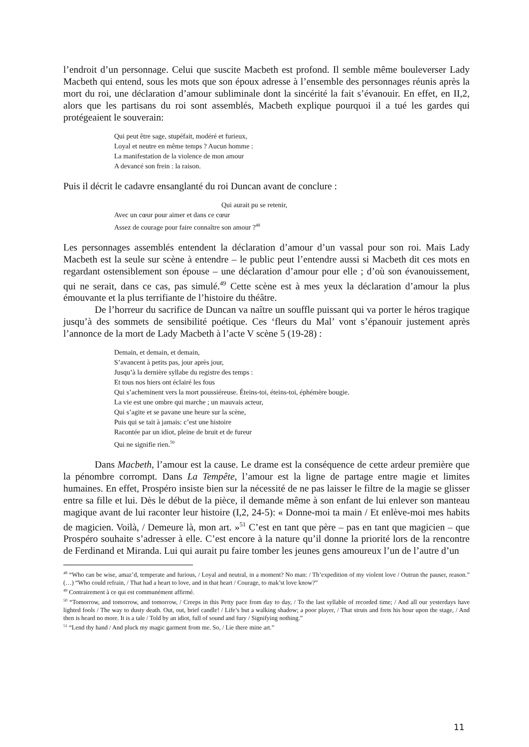l’endroit d’un personnage. Celui que suscite Macbeth est profond. Il semble même bouleverser Lady Macbeth qui entend, sous les mots que son époux adresse à l’ensemble des personnages réunis après la mort du roi, une déclaration d’amour subliminale dont la sincérité la fait s’évanouir. En effet, en II,2, alors que les partisans du roi sont assemblés, Macbeth explique pourquoi il a tué les gardes qui protégeaient le souverain:
Qui peut être sage, stupéfait, modéré et furieux,
Loyal et neutre en même temps ? Aucun homme :
La manifestation de la violence de mon amour
A devancé son frein : la raison.
Puis il décrit le cadavre ensanglanté du roi Duncan avant de conclure :
Qui aurait pu se retenir,
Avec un cœur pour aimer et dans ce cœur
Assez de courage pour faire connaître son amour ?<sup>48</sup>
Les personnages assemblés entendent la déclaration d’amour d’un vassal pour son roi. Mais Lady Macbeth est la seule sur scène à entendre – le public peut l’entendre aussi si Macbeth dit ces mots en regardant ostensiblement son épouse – une déclaration d’amour pour elle ; d’où son évanouissement, qui ne serait, dans ce cas, pas simulé.<sup>49</sup> Cette scène est à mes yeux la déclaration d’amour la plus émouvante et la plus terrifiante de l’histoire du théâtre.
De l’horreur du sacrifice de Duncan va naître un souffle puissant qui va porter le héros tragique jusqu’à des sommets de sensibilité poétique. Ces ‘fleurs du Mal’ vont s’épanouir justement après l’annonce de la mort de Lady Macbeth à l’acte V scène 5 (19-28) :
Demain, et demain, et demain,
S’avancent à petits pas, jour après jour,
Jusqu’à la dernière syllabe du registre des temps :
Et tous nos hiers ont éclairé les fous
Qui s’acheminent vers la mort poussiéreuse. Éteins-toi, éteins-toi, éphémère bougie.
La vie est une ombre qui marche ; un mauvais acteur,
Qui s’agite et se pavane une heure sur la scène,
Puis qui se tait à jamais: c’est une histoire
Racontée par un idiot, pleine de bruit et de fureur
Qui ne signifie rien.<sup>50</sup>
Dans Macbeth, l’amour est la cause. Le drame est la conséquence de cette ardeur première que la pénombre corrompt. Dans La Tempête, l’amour est la ligne de partage entre magie et limites humaines. En effet, Prospéro insiste bien sur la nécessité de ne pas laisser le filtre de la magie se glisser entre sa fille et lui. Dès le début de la pièce, il demande même à son enfant de lui enlever son manteau magique avant de lui raconter leur histoire (I,2, 24-5): « Donne-moi ta main / Et enlève-moi mes habits de magicien. Voilà, / Demeure là, mon art. »<sup>51</sup> C’est en tant que père – pas en tant que magicien – que Prospéro souhaite s’adresser à elle. C’est encore à la nature qu’il donne la priorité lors de la rencontre de Ferdinand et Miranda. Lui qui aurait pu faire tomber les jeunes gens amoureux l’un de l’autre d’un
<sup>48</sup> “Who can be wise, amaz’d, temperate and furious, / Loyal and neutral, in a moment? No man: / Th’expedition of my violent love / Outrun the pauser, reason.” (…) “Who could refrain, / That had a heart to love, and in that heart / Courage, to mak’st love know?”
<sup>49</sup> Contrairement à ce qui est communément affirmé.
<sup>50</sup> “Tomorrow, and tomorrow, and tomorrow, / Creeps in this Petty pace from day to day, / To the last syllable of recorded time; / And all our yesterdays have lighted fools / The way to dusty death. Out, out, brief candle! / Life’s but a walking shadow; a poor player, / That struts and frets his hour upon the stage, / And then is heard no more. It is a tale / Told by an idiot, full of sound and fury / Signifying nothing.”
<sup>51</sup> “Lend thy hand / And pluck my magic garment from me. So, / Lie there mine art.”
11